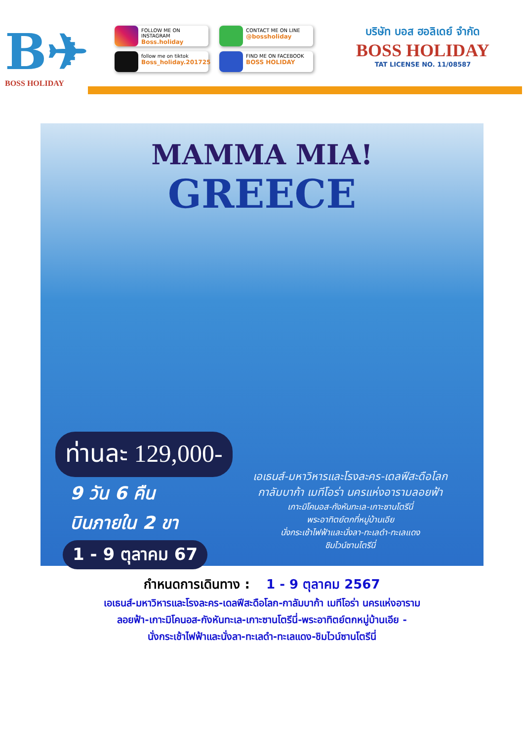B✈
BOSS HOLIDAY
FOLLOW ME ON INSTAGRAM
Boss.holiday
CONTACT ME ON LINE
@bossholiday
follow me on tiktok
Boss_holiday.201725
FIND ME ON FACEBOOK
BOSS HOLIDAY
บริษัท บอส ฮอลิเดย์ จำกัด
BOSS HOLIDAY
TAT LICENSE NO. 11/08587
MAMMA MIA!
GREECE
ท่านละ 129,000-
9 วัน 6 คืน
บินภายใน 2 ขา
1 - 9 ตุลาคม 67
เอเธนส์-มหาวิหารและโรงละคร-เดลฟีสะดือโลก
กาลัมบาก้า เมทีโอร่า นครแห่งอารามลอยฟ้า
เกาะมิโคนอส-กังหันทะเล-เกาะซานโตรีนี่
พระอาทิตย์ตกที่หมู่บ้านเอีย
นั่งกระเช้าไฟฟ้าและนั่งลา-ทะเลดำ-ทะเลแดง
ชิมไวน์ซานโตรีนี่
กำหนดการเดินทาง : 1 - 9 ตุลาคม 2567
เอเธนส์-มหาวิหารและโรงละคร-เดลฟีสะดือโลก-กาลัมบาก้า เมทีโอร่า นครแห่งอาราม
ลอยฟ้า-เกาะมิโคนอส-กังหันทะเล-เกาะซานโตรีนี่-พระอาทิตย์ตกหมู่บ้านเอีย -
นั่งกระเช้าไฟฟ้าและนั่งลา-ทะเลดำ-ทะเลแดง-ชิมไวน์ซานโตรีนี่